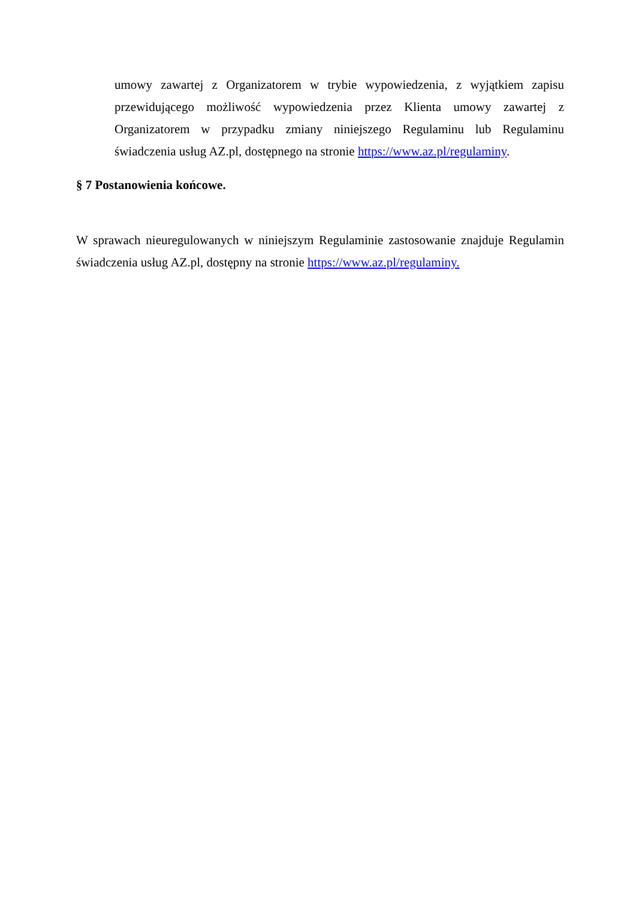umowy zawartej z Organizatorem w trybie wypowiedzenia, z wyjątkiem zapisu przewidującego możliwość wypowiedzenia przez Klienta umowy zawartej z Organizatorem w przypadku zmiany niniejszego Regulaminu lub Regulaminu świadczenia usług AZ.pl, dostępnego na stronie https://www.az.pl/regulaminy.
§ 7 Postanowienia końcowe.
W sprawach nieuregulowanych w niniejszym Regulaminie zastosowanie znajduje Regulamin świadczenia usług AZ.pl, dostępny na stronie https://www.az.pl/regulaminy.